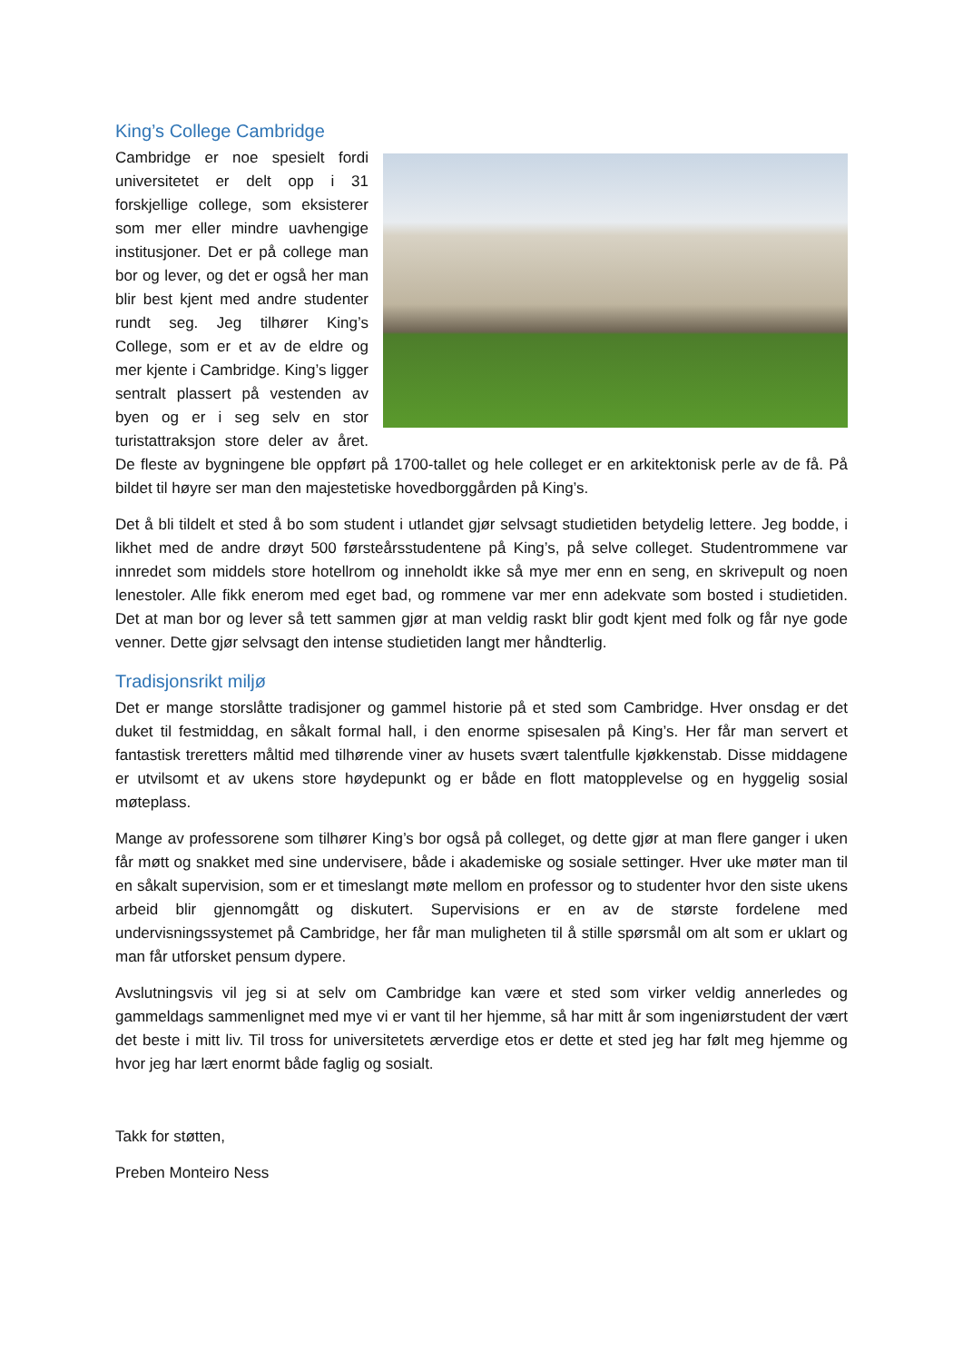King’s College Cambridge
Cambridge er noe spesielt fordi universitetet er delt opp i 31 forskjellige college, som eksisterer som mer eller mindre uavhengige institusjoner. Det er på college man bor og lever, og det er også her man blir best kjent med andre studenter rundt seg. Jeg tilhører King’s College, som er et av de eldre og mer kjente i Cambridge. King’s ligger sentralt plassert på vestenden av byen og er i seg selv en stor turistattraksjon store deler av året. De fleste av bygningene ble oppført på 1700-tallet og hele colleget er en arkitektonisk perle av de få. På bildet til høyre ser man den majestetiske hovedborggården på King’s.
Det å bli tildelt et sted å bo som student i utlandet gjør selvsagt studietiden betydelig lettere. Jeg bodde, i likhet med de andre drøyt 500 førsteårsstudentene på King’s, på selve colleget. Studentrommene var innredet som middels store hotellrom og inneholdt ikke så mye mer enn en seng, en skrivepult og noen lenestoler. Alle fikk enerom med eget bad, og rommene var mer enn adekvate som bosted i studietiden. Det at man bor og lever så tett sammen gjør at man veldig raskt blir godt kjent med folk og får nye gode venner. Dette gjør selvsagt den intense studietiden langt mer håndterlig.
Tradisjonsrikt miljø
Det er mange storslåtte tradisjoner og gammel historie på et sted som Cambridge. Hver onsdag er det duket til festmiddag, en såkalt formal hall, i den enorme spisesalen på King’s. Her får man servert et fantastisk treretters måltid med tilhørende viner av husets svært talentfulle kjøkkenstab. Disse middagene er utvilsomt et av ukens store høydepunkt og er både en flott matopplevelse og en hyggelig sosial møteplass.
Mange av professorene som tilhører King’s bor også på colleget, og dette gjør at man flere ganger i uken får møtt og snakket med sine undervisere, både i akademiske og sosiale settinger. Hver uke møter man til en såkalt supervision, som er et timeslangt møte mellom en professor og to studenter hvor den siste ukens arbeid blir gjennomgått og diskutert. Supervisions er en av de største fordelene med undervisningssystemet på Cambridge, her får man muligheten til å stille spørsmål om alt som er uklart og man får utforsket pensum dypere.
Avslutningsvis vil jeg si at selv om Cambridge kan være et sted som virker veldig annerledes og gammeldags sammenlignet med mye vi er vant til her hjemme, så har mitt år som ingeniørstudent der vært det beste i mitt liv. Til tross for universitetets ærverdige etos er dette et sted jeg har følt meg hjemme og hvor jeg har lært enormt både faglig og sosialt.
Takk for støtten,
Preben Monteiro Ness